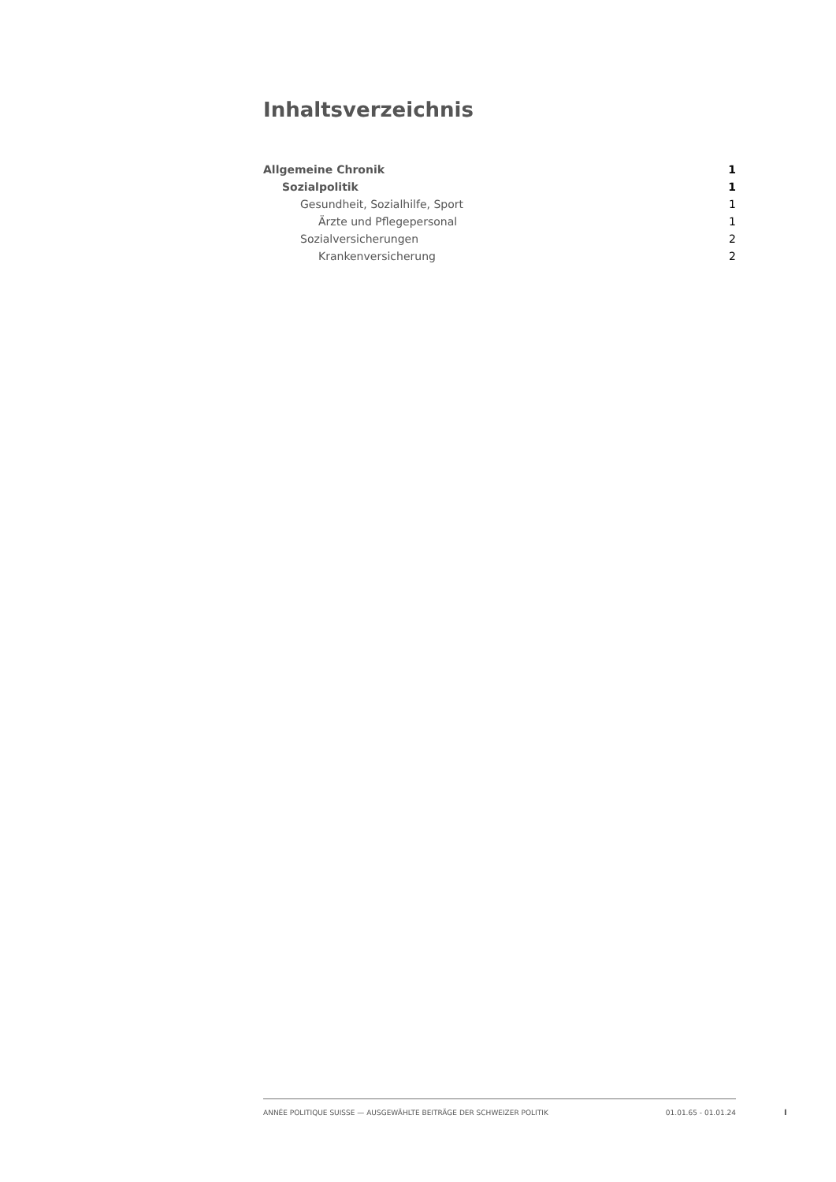Inhaltsverzeichnis
Allgemeine Chronik 1
Sozialpolitik 1
Gesundheit, Sozialhilfe, Sport 1
Ärzte und Pflegepersonal 1
Sozialversicherungen 2
Krankenversicherung 2
ANNÉE POLITIQUE SUISSE — AUSGEWÄHLTE BEITRÄGE DER SCHWEIZER POLITIK 01.01.65 - 01.01.24
I